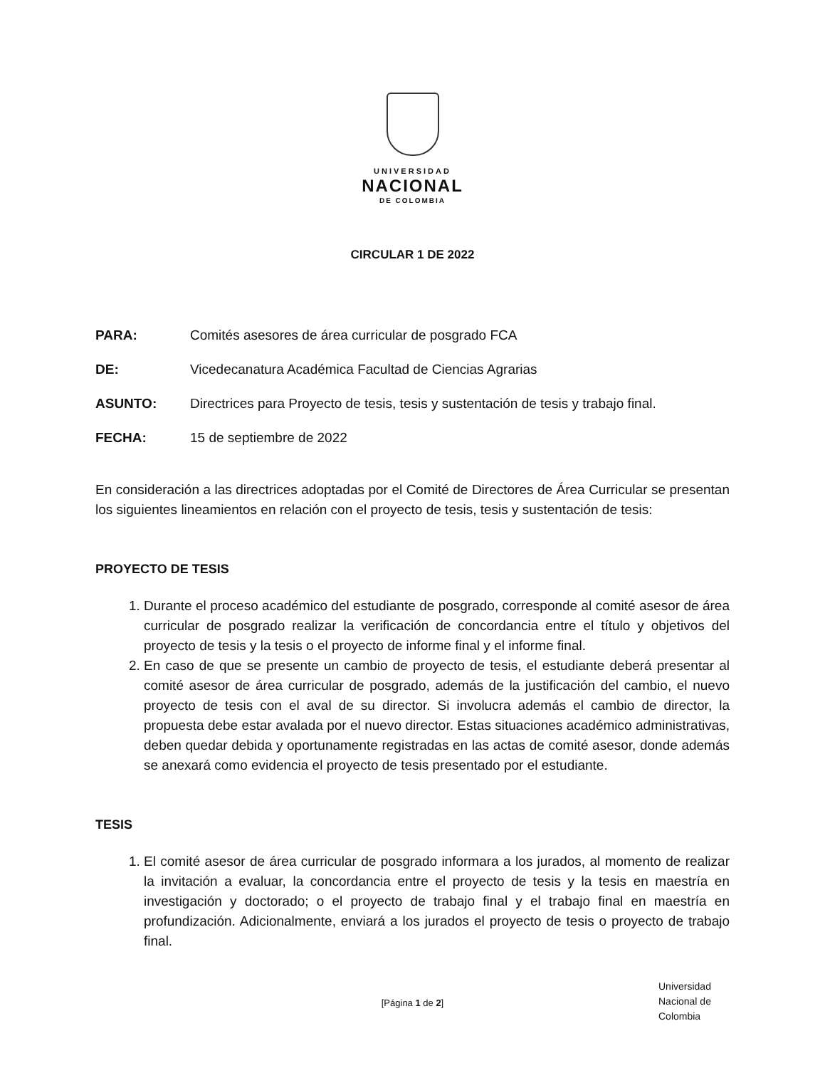UNIVERSIDAD
NACIONAL
DE COLOMBIA
CIRCULAR 1 DE 2022
PARA: Comités asesores de área curricular de posgrado FCA
DE: Vicedecanatura Académica Facultad de Ciencias Agrarias
ASUNTO: Directrices para Proyecto de tesis, tesis y sustentación de tesis y trabajo final.
FECHA: 15 de septiembre de 2022
En consideración a las directrices adoptadas por el Comité de Directores de Área Curricular se presentan los siguientes lineamientos en relación con el proyecto de tesis, tesis y sustentación de tesis:
PROYECTO DE TESIS
1. Durante el proceso académico del estudiante de posgrado, corresponde al comité asesor de área curricular de posgrado realizar la verificación de concordancia entre el título y objetivos del proyecto de tesis y la tesis o el proyecto de informe final y el informe final.
2. En caso de que se presente un cambio de proyecto de tesis, el estudiante deberá presentar al comité asesor de área curricular de posgrado, además de la justificación del cambio, el nuevo proyecto de tesis con el aval de su director. Si involucra además el cambio de director, la propuesta debe estar avalada por el nuevo director. Estas situaciones académico administrativas, deben quedar debida y oportunamente registradas en las actas de comité asesor, donde además se anexará como evidencia el proyecto de tesis presentado por el estudiante.
TESIS
1. El comité asesor de área curricular de posgrado informara a los jurados, al momento de realizar la invitación a evaluar, la concordancia entre el proyecto de tesis y la tesis en maestría en investigación y doctorado; o el proyecto de trabajo final y el trabajo final en maestría en profundización. Adicionalmente, enviará a los jurados el proyecto de tesis o proyecto de trabajo final.
[Página 1 de 2]
Universidad
Nacional de
Colombia